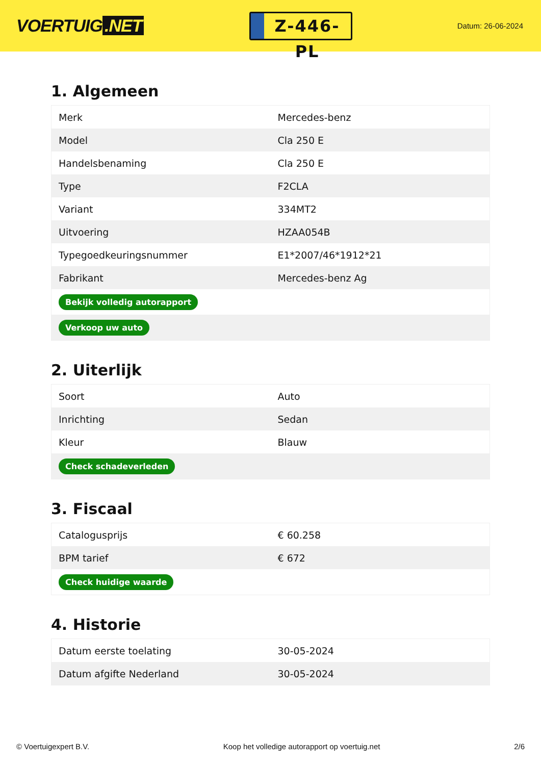VOERTUIG.NET
Z-446-PL
Datum: 26-06-2024
1. Algemeen
| Merk | Mercedes-benz |
| Model | Cla 250 E |
| Handelsbenaming | Cla 250 E |
| Type | F2CLA |
| Variant | 334MT2 |
| Uitvoering | HZAA054B |
| Typegoedkeuringsnummer | E1*2007/46*1912*21 |
| Fabrikant | Mercedes-benz Ag |
| Bekijk volledig autorapport | |
| Verkoop uw auto | |
2. Uiterlijk
| Soort | Auto |
| Inrichting | Sedan |
| Kleur | Blauw |
| Check schadeverleden | |
3. Fiscaal
| Catalogusprijs | € 60.258 |
| BPM tarief | € 672 |
| Check huidige waarde | |
4. Historie
| Datum eerste toelating | 30-05-2024 |
| Datum afgifte Nederland | 30-05-2024 |
© Voertuigexpert B.V. Koop het volledige autorapport op voertuig.net 2/6